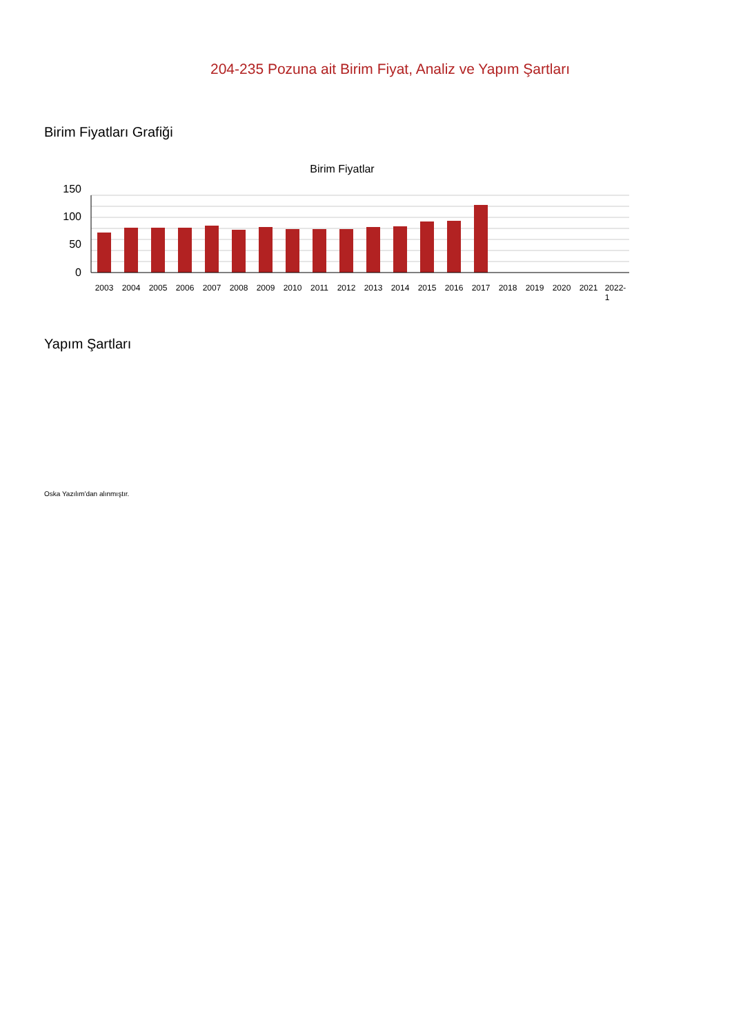204-235 Pozuna ait Birim Fiyat, Analiz ve Yapım Şartları
Birim Fiyatları Grafiği
Birim Fiyatlar
150
100
50
0
2003
2004
2005
2006
2007
2008
2009
2010
2011
2012
2013
2014
2015
2016
2017
2018
2019
2020
2021
2022-
1
Yapım Şartları
Oska Yazılım'dan alınmıştır.